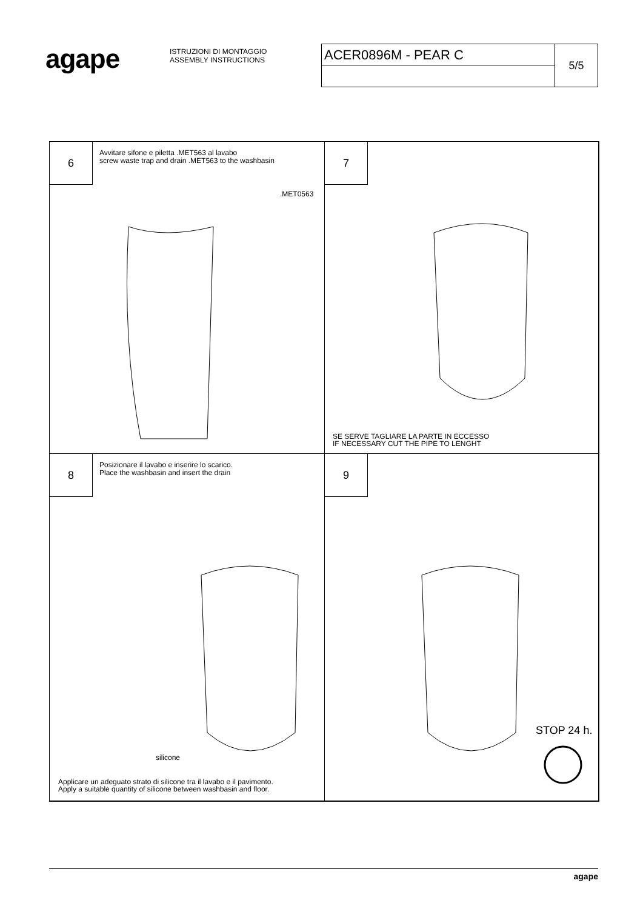agape
ISTRUZIONI DI MONTAGGIO
ASSEMBLY INSTRUCTIONS
ACER0896M - PEAR C
5/5
6
Avvitare sifone e piletta .MET563 al lavabo
screw waste trap and drain .MET563 to the washbasin
.MET0563
7
SE SERVE TAGLIARE LA PARTE IN ECCESSO
IF NECESSARY CUT THE PIPE TO LENGHT
8
Posizionare il lavabo e inserire lo scarico.
Place the washbasin and insert the drain
silicone
Applicare un adeguato strato di silicone tra il lavabo e il pavimento.
Apply a suitable quantity of silicone between washbasin and floor.
9
STOP 24 h.
agape